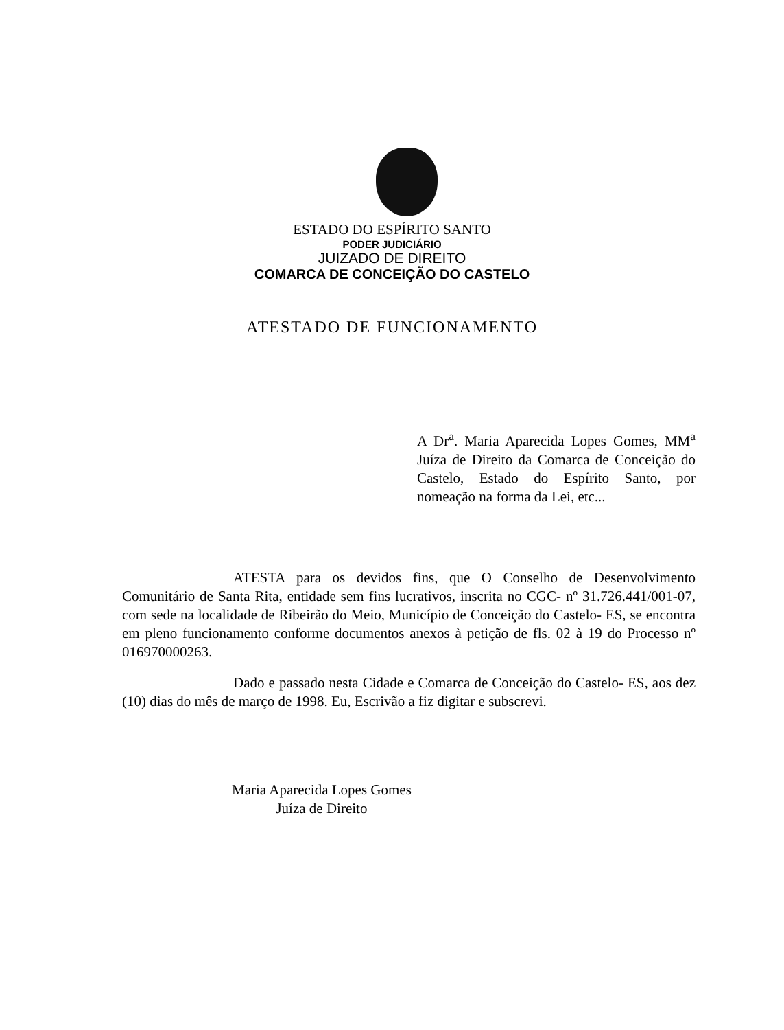ESTADO DO ESPÍRITO SANTO
PODER JUDICIÁRIO
JUIZADO DE DIREITO
COMARCA DE CONCEIÇÃO DO CASTELO
ATESTADO DE FUNCIONAMENTO
A Dr<sup>a</sup>. Maria Aparecida Lopes Gomes, MM<sup>a</sup> Juíza de Direito da Comarca de Conceição do Castelo, Estado do Espírito Santo, por nomeação na forma da Lei, etc...
ATESTA para os devidos fins, que O Conselho de Desenvolvimento Comunitário de Santa Rita, entidade sem fins lucrativos, inscrita no CGC- nº 31.726.441/001-07, com sede na localidade de Ribeirão do Meio, Município de Conceição do Castelo- ES, se encontra em pleno funcionamento conforme documentos anexos à petição de fls. 02 à 19 do Processo nº 016970000263.
Dado e passado nesta Cidade e Comarca de Conceição do Castelo- ES, aos dez (10) dias do mês de março de 1998. Eu, Escrivão a fiz digitar e subscrevi.
Maria Aparecida Lopes Gomes
Juíza de Direito